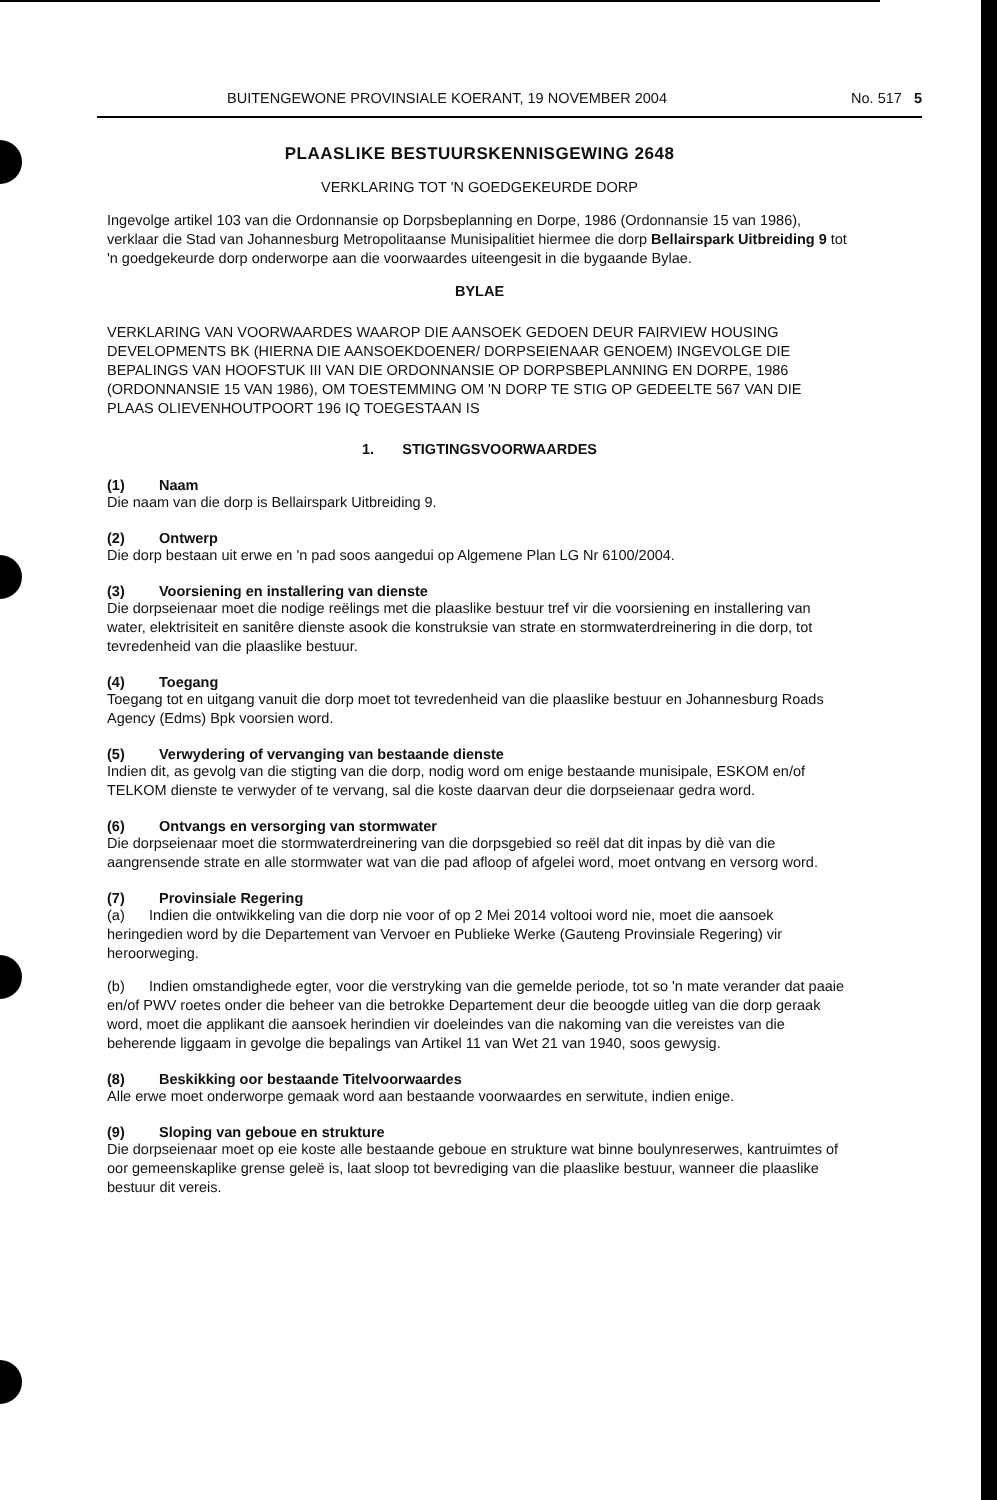BUITENGEWONE PROVINSIALE KOERANT, 19 NOVEMBER 2004 No. 517 5
PLAASLIKE BESTUURSKENNISGEWING 2648
VERKLARING TOT 'N GOEDGEKEURDE DORP
Ingevolge artikel 103 van die Ordonnansie op Dorpsbeplanning en Dorpe, 1986 (Ordonnansie 15 van 1986), verklaar die Stad van Johannesburg Metropolitaanse Munisipalitiet hiermee die dorp Bellairspark Uitbreiding 9 tot 'n goedgekeurde dorp onderworpe aan die voorwaardes uiteengesit in die bygaande Bylae.
BYLAE
VERKLARING VAN VOORWAARDES WAAROP DIE AANSOEK GEDOEN DEUR FAIRVIEW HOUSING DEVELOPMENTS BK (HIERNA DIE AANSOEKDOENER/ DORPSEIENAAR GENOEM) INGEVOLGE DIE BEPALINGS VAN HOOFSTUK III VAN DIE ORDONNANSIE OP DORPSBEPLANNING EN DORPE, 1986 (ORDONNANSIE 15 VAN 1986), OM TOESTEMMING OM 'N DORP TE STIG OP GEDEELTE 567 VAN DIE PLAAS OLIEVENHOUTPOORT 196 IQ TOEGESTAAN IS
1. STIGTINGSVOORWAARDES
(1) Naam
Die naam van die dorp is Bellairspark Uitbreiding 9.
(2) Ontwerp
Die dorp bestaan uit erwe en 'n pad soos aangedui op Algemene Plan LG Nr 6100/2004.
(3) Voorsiening en installering van dienste
Die dorpseienaar moet die nodige reëlings met die plaaslike bestuur tref vir die voorsiening en installering van water, elektrisiteit en sanitêre dienste asook die konstruksie van strate en stormwaterdreinering in die dorp, tot tevredenheid van die plaaslike bestuur.
(4) Toegang
Toegang tot en uitgang vanuit die dorp moet tot tevredenheid van die plaaslike bestuur en Johannesburg Roads Agency (Edms) Bpk voorsien word.
(5) Verwydering of vervanging van bestaande dienste
Indien dit, as gevolg van die stigting van die dorp, nodig word om enige bestaande munisipale, ESKOM en/of TELKOM dienste te verwyder of te vervang, sal die koste daarvan deur die dorpseienaar gedra word.
(6) Ontvangs en versorging van stormwater
Die dorpseienaar moet die stormwaterdreinering van die dorpsgebied so reël dat dit inpas by diè van die aangrensende strate en alle stormwater wat van die pad afloop of afgelei word, moet ontvang en versorg word.
(7) Provinsiale Regering
(a) Indien die ontwikkeling van die dorp nie voor of op 2 Mei 2014 voltooi word nie, moet die aansoek heringedien word by die Departement van Vervoer en Publieke Werke (Gauteng Provinsiale Regering) vir heroorweging.
(b) Indien omstandighede egter, voor die verstryking van die gemelde periode, tot so 'n mate verander dat paaie en/of PWV roetes onder die beheer van die betrokke Departement deur die beoogde uitleg van die dorp geraak word, moet die applikant die aansoek herindien vir doeleindes van die nakoming van die vereistes van die beherende liggaam in gevolge die bepalings van Artikel 11 van Wet 21 van 1940, soos gewysig.
(8) Beskikking oor bestaande Titelvoorwaardes
Alle erwe moet onderworpe gemaak word aan bestaande voorwaardes en serwitute, indien enige.
(9) Sloping van geboue en strukture
Die dorpseienaar moet op eie koste alle bestaande geboue en strukture wat binne boulynreserwes, kantruimtes of oor gemeenskaplike grense geleë is, laat sloop tot bevrediging van die plaaslike bestuur, wanneer die plaaslike bestuur dit vereis.